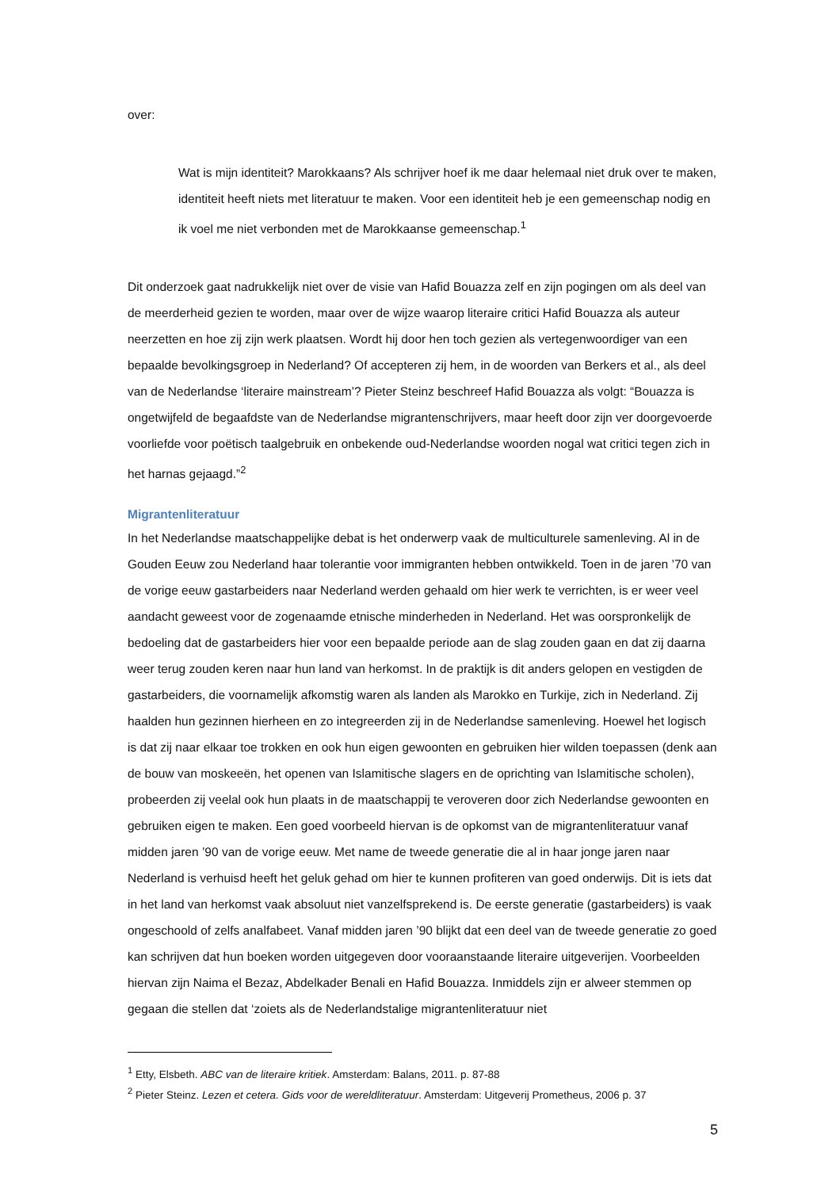over:
Wat is mijn identiteit? Marokkaans? Als schrijver hoef ik me daar helemaal niet druk over te maken, identiteit heeft niets met literatuur te maken. Voor een identiteit heb je een gemeenschap nodig en ik voel me niet verbonden met de Marokkaanse gemeenschap.<sup>1</sup>
Dit onderzoek gaat nadrukkelijk niet over de visie van Hafid Bouazza zelf en zijn pogingen om als deel van de meerderheid gezien te worden, maar over de wijze waarop literaire critici Hafid Bouazza als auteur neerzetten en hoe zij zijn werk plaatsen. Wordt hij door hen toch gezien als vertegenwoordiger van een bepaalde bevolkingsgroep in Nederland? Of accepteren zij hem, in de woorden van Berkers et al., als deel van de Nederlandse ‘literaire mainstream’? Pieter Steinz beschreef Hafid Bouazza als volgt: “Bouazza is ongetwijfeld de begaafdste van de Nederlandse migrantenschrijvers, maar heeft door zijn ver doorgevoerde voorliefde voor poëtisch taalgebruik en onbekende oud-Nederlandse woorden nogal wat critici tegen zich in het harnas gejaagd.”<sup>2</sup>
Migrantenliteratuur
In het Nederlandse maatschappelijke debat is het onderwerp vaak de multiculturele samenleving. Al in de Gouden Eeuw zou Nederland haar tolerantie voor immigranten hebben ontwikkeld. Toen in de jaren ’70 van de vorige eeuw gastarbeiders naar Nederland werden gehaald om hier werk te verrichten, is er weer veel aandacht geweest voor de zogenaamde etnische minderheden in Nederland. Het was oorspronkelijk de bedoeling dat de gastarbeiders hier voor een bepaalde periode aan de slag zouden gaan en dat zij daarna weer terug zouden keren naar hun land van herkomst. In de praktijk is dit anders gelopen en vestigden de gastarbeiders, die voornamelijk afkomstig waren als landen als Marokko en Turkije, zich in Nederland. Zij haalden hun gezinnen hierheen en zo integreerden zij in de Nederlandse samenleving. Hoewel het logisch is dat zij naar elkaar toe trokken en ook hun eigen gewoonten en gebruiken hier wilden toepassen (denk aan de bouw van moskeeën, het openen van Islamitische slagers en de oprichting van Islamitische scholen), probeerden zij veelal ook hun plaats in de maatschappij te veroveren door zich Nederlandse gewoonten en gebruiken eigen te maken. Een goed voorbeeld hiervan is de opkomst van de migrantenliteratuur vanaf midden jaren ’90 van de vorige eeuw. Met name de tweede generatie die al in haar jonge jaren naar Nederland is verhuisd heeft het geluk gehad om hier te kunnen profiteren van goed onderwijs. Dit is iets dat in het land van herkomst vaak absoluut niet vanzelfsprekend is. De eerste generatie (gastarbeiders) is vaak ongeschoold of zelfs analfabeet. Vanaf midden jaren ’90 blijkt dat een deel van de tweede generatie zo goed kan schrijven dat hun boeken worden uitgegeven door vooraanstaande literaire uitgeverijen. Voorbeelden hiervan zijn Naima el Bezaz, Abdelkader Benali en Hafid Bouazza. Inmiddels zijn er alweer stemmen op gegaan die stellen dat ‘zoiets als de Nederlandstalige migrantenliteratuur niet
<sup>1</sup> Etty, Elsbeth. ABC van de literaire kritiek. Amsterdam: Balans, 2011. p. 87-88
<sup>2</sup> Pieter Steinz. Lezen et cetera. Gids voor de wereldliteratuur. Amsterdam: Uitgeverij Prometheus, 2006 p. 37
5